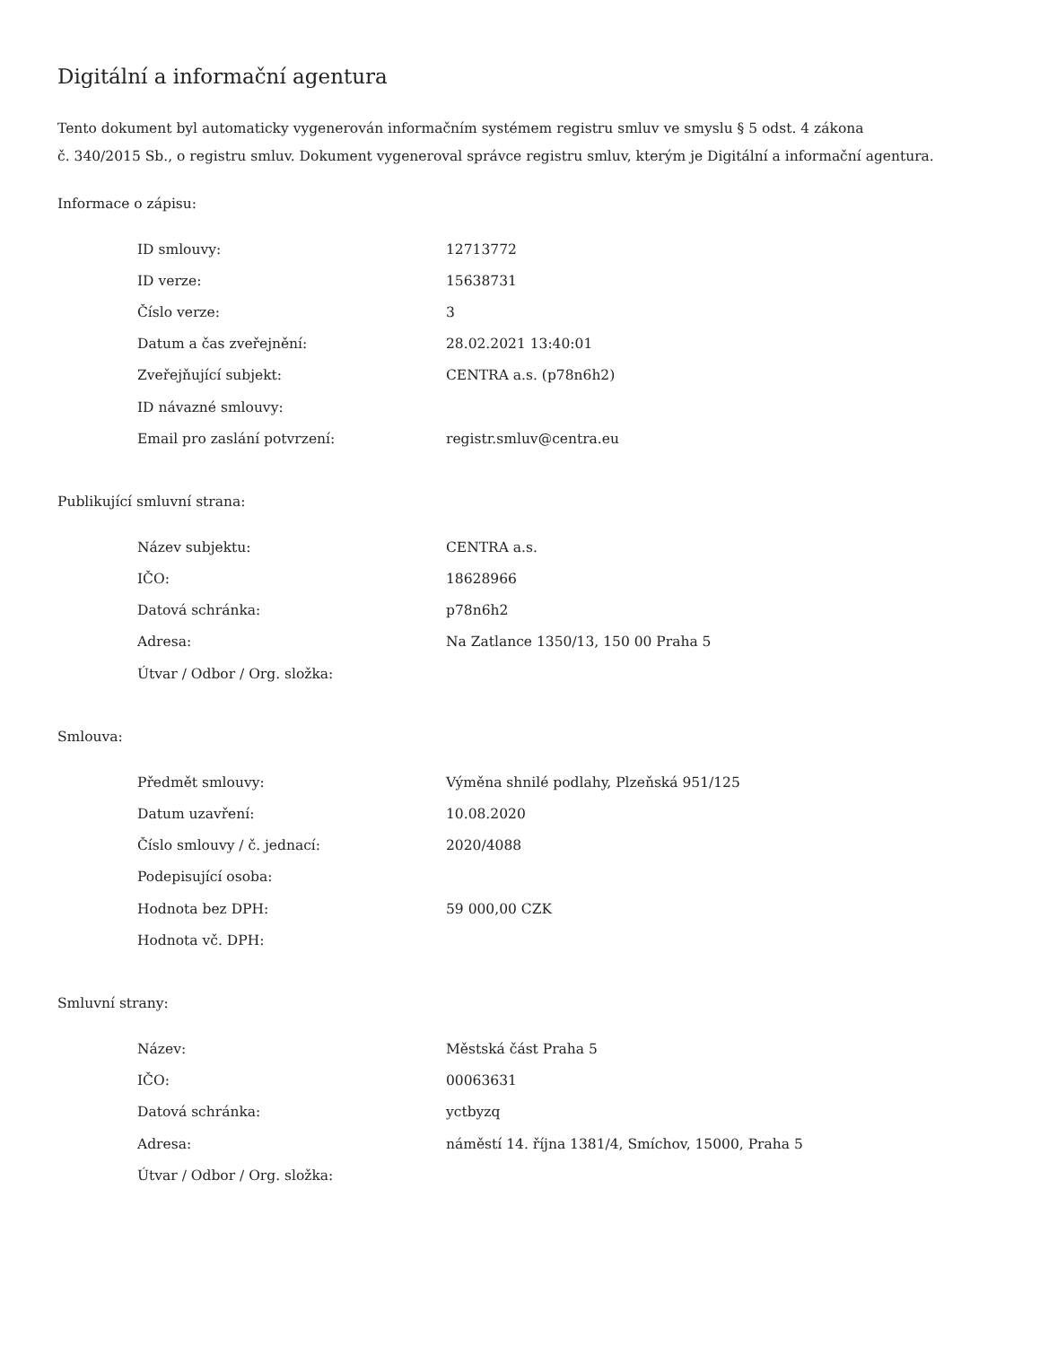Digitální a informační agentura
Tento dokument byl automaticky vygenerován informačním systémem registru smluv ve smyslu § 5 odst. 4 zákona
č. 340/2015 Sb., o registru smluv. Dokument vygeneroval správce registru smluv, kterým je Digitální a informační agentura.
Informace o zápisu:
| ID smlouvy: | 12713772 |
| ID verze: | 15638731 |
| Číslo verze: | 3 |
| Datum a čas zveřejnění: | 28.02.2021 13:40:01 |
| Zveřejňující subjekt: | CENTRA a.s. (p78n6h2) |
| ID návazné smlouvy: | |
| Email pro zaslání potvrzení: | registr.smluv@centra.eu |
Publikující smluvní strana:
| Název subjektu: | CENTRA a.s. |
| IČO: | 18628966 |
| Datová schránka: | p78n6h2 |
| Adresa: | Na Zatlance 1350/13, 150 00 Praha 5 |
| Útvar / Odbor / Org. složka: | |
Smlouva:
| Předmět smlouvy: | Výměna shnilé podlahy, Plzeňská 951/125 |
| Datum uzavření: | 10.08.2020 |
| Číslo smlouvy / č. jednací: | 2020/4088 |
| Podepisující osoba: | |
| Hodnota bez DPH: | 59 000,00 CZK |
| Hodnota vč. DPH: | |
Smluvní strany:
| Název: | Městská část Praha 5 |
| IČO: | 00063631 |
| Datová schránka: | yctbyzq |
| Adresa: | náměstí 14. října 1381/4, Smíchov, 15000, Praha 5 |
| Útvar / Odbor / Org. složka: | |